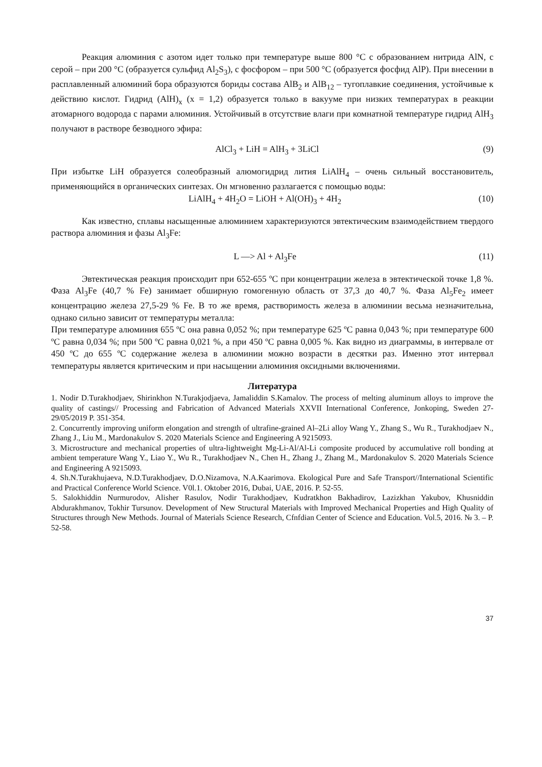Реакция алюминия с азотом идет только при температуре выше 800 °C с образованием нитрида AlN, с серой – при 200 °C (образуется сульфид Al<sub>2</sub>S<sub>3</sub>), с фосфором – при 500 °C (образуется фосфид AlP). При внесении в расплавленный алюминий бора образуются бориды состава AlB<sub>2</sub> и AlB<sub>12</sub> – тугоплавкие соединения, устойчивые к действию кислот. Гидрид (AlH)<sub>x</sub> (x = 1,2) образуется только в вакууме при низких температурах в реакции атомарного водорода с парами алюминия. Устойчивый в отсутствие влаги при комнатной температуре гидрид AlH<sub>3</sub> получают в растворе безводного эфира:
AlCl<sub>3</sub> + LiH = AlH<sub>3</sub> + 3LiCl (9)
При избытке LiH образуется солеобразный алюмогидрид лития LiAlH<sub>4</sub> – очень сильный восстановитель, применяющийся в органических синтезах. Он мгновенно разлагается с помощью воды:
LiAlH<sub>4</sub> + 4H<sub>2</sub>O = LiOH + Al(OH)<sub>3</sub> + 4H<sub>2</sub> (10)
Как известно, сплавы насыщенные алюминием характеризуются эвтектическим взаимодействием твердого раствора алюминия и фазы Al<sub>3</sub>Fe:
L —> Al + Al<sub>3</sub>Fe (11)
Эвтектическая реакция происходит при 652-655 ºC при концентрации железа в эвтектической точке 1,8 %. Фаза Al<sub>3</sub>Fe (40,7 % Fe) занимает обширную гомогенную область от 37,3 до 40,7 %. Фаза Al<sub>5</sub>Fe<sub>2</sub> имеет концентрацию железа 27,5-29 % Fe. В то же время, растворимость железа в алюминии весьма незначительна, однако сильно зависит от температуры металла:
При температуре алюминия 655 ºC она равна 0,052 %; при температуре 625 ºC равна 0,043 %; при температуре 600 ºC равна 0,034 %; при 500 ºC равна 0,021 %, а при 450 ºC равна 0,005 %. Как видно из диаграммы, в интервале от 450 ºC до 655 ºC содержание железа в алюминии можно возрасти в десятки раз. Именно этот интервал температуры является критическим и при насыщении алюминия оксидными включениями.
Литература
1. Nodir D.Turakhodjaev, Shirinkhon N.Turakjodjaeva, Jamaliddin S.Kamalov. The process of melting aluminum alloys to improve the quality of castings// Processing and Fabrication of Advanced Materials XXVII International Conference, Jonkoping, Sweden 27-29/05/2019 P. 351-354.
2. Concurrently improving uniform elongation and strength of ultrafine-grained Al–2Li alloy Wang Y., Zhang S., Wu R., Turakhodjaev N., Zhang J., Liu M., Mardonakulov S. 2020 Materials Science and Engineering A 9215093.
3. Microstructure and mechanical properties of ultra-lightweight Mg-Li-Al/Al-Li composite produced by accumulative roll bonding at ambient temperature Wang Y., Liao Y., Wu R., Turakhodjaev N., Chen H., Zhang J., Zhang M., Mardonakulov S. 2020 Materials Science and Engineering A 9215093.
4. Sh.N.Turakhujaeva, N.D.Turakhodjaev, D.O.Nizamova, N.A.Kaarimova. Ekological Pure and Safe Transport//International Scientific and Practical Conference World Science. V0l.1. Oktober 2016, Dubai, UAE, 2016. P. 52-55.
5. Salokhiddin Nurmurodov, Alisher Rasulov, Nodir Turakhodjaev, Kudratkhon Bakhadirov, Lazizkhan Yakubov, Khusniddin Abdurakhmanov, Tokhir Tursunov. Development of New Structural Materials with Improved Mechanical Properties and High Quality of Structures through New Methods. Journal of Materials Science Research, Cfnfdian Center of Science and Education. Vol.5, 2016. № 3. – P. 52-58.
37